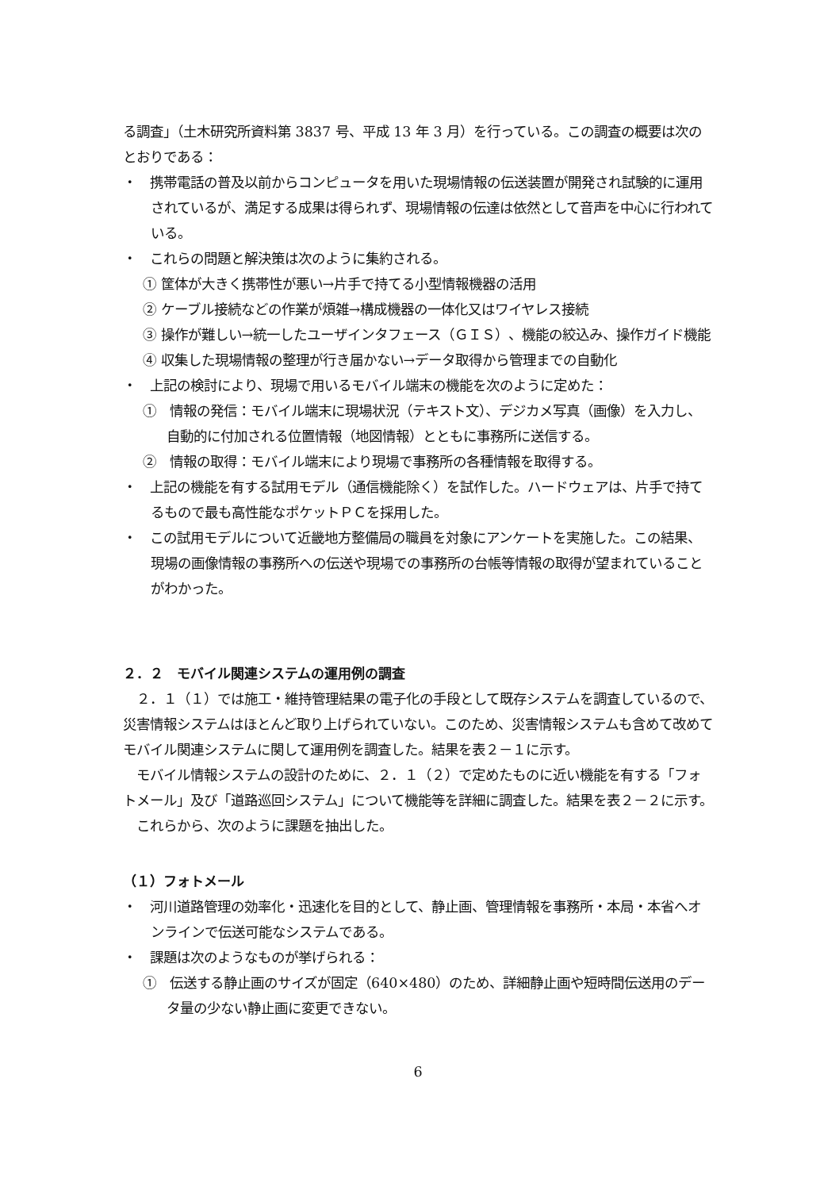る調査」（土木研究所資料第 3837 号、平成 13 年 3 月）を行っている。この調査の概要は次のとおりである：
・　携帯電話の普及以前からコンピュータを用いた現場情報の伝送装置が開発され試験的に運用されているが、満足する成果は得られず、現場情報の伝達は依然として音声を中心に行われている。
・　これらの問題と解決策は次のように集約される。
① 筐体が大きく携帯性が悪い→片手で持てる小型情報機器の活用
② ケーブル接続などの作業が煩雑→構成機器の一体化又はワイヤレス接続
③ 操作が難しい→統一したユーザインタフェース（ＧＩＳ）、機能の絞込み、操作ガイド機能
④ 収集した現場情報の整理が行き届かない→データ取得から管理までの自動化
・　上記の検討により、現場で用いるモバイル端末の機能を次のように定めた：
①　情報の発信：モバイル端末に現場状況（テキスト文）、デジカメ写真（画像）を入力し、自動的に付加される位置情報（地図情報）とともに事務所に送信する。
②　情報の取得：モバイル端末により現場で事務所の各種情報を取得する。
・　上記の機能を有する試用モデル（通信機能除く）を試作した。ハードウェアは、片手で持てるもので最も高性能なポケットＰＣを採用した。
・　この試用モデルについて近畿地方整備局の職員を対象にアンケートを実施した。この結果、現場の画像情報の事務所への伝送や現場での事務所の台帳等情報の取得が望まれていることがわかった。
２．２　モバイル関連システムの運用例の調査
　２．１（１）では施工・維持管理結果の電子化の手段として既存システムを調査しているので、災害情報システムはほとんど取り上げられていない。このため、災害情報システムも含めて改めてモバイル関連システムに関して運用例を調査した。結果を表２－１に示す。
　モバイル情報システムの設計のために、２．１（２）で定めたものに近い機能を有する「フォトメール」及び「道路巡回システム」について機能等を詳細に調査した。結果を表２－２に示す。
　これらから、次のように課題を抽出した。
（１）フォトメール
・　河川道路管理の効率化・迅速化を目的として、静止画、管理情報を事務所・本局・本省へオンラインで伝送可能なシステムである。
・　課題は次のようなものが挙げられる：
①　伝送する静止画のサイズが固定（640×480）のため、詳細静止画や短時間伝送用のデータ量の少ない静止画に変更できない。
6